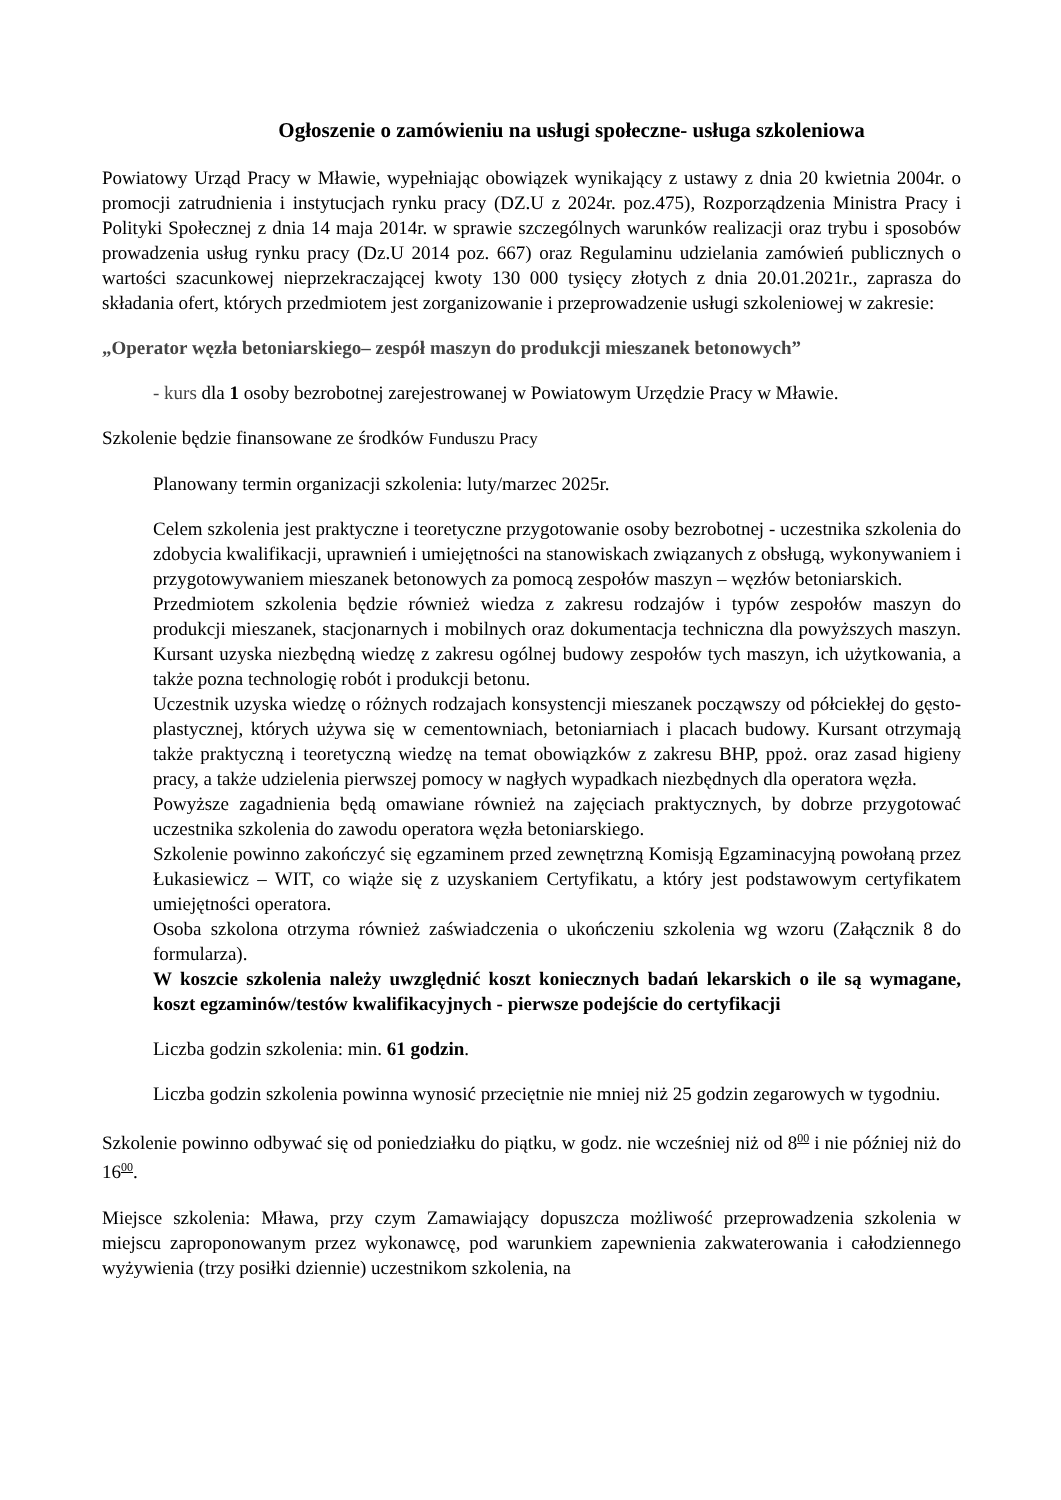Ogłoszenie o zamówieniu na usługi społeczne- usługa szkoleniowa
Powiatowy Urząd Pracy w Mławie, wypełniając obowiązek wynikający z ustawy z dnia 20 kwietnia 2004r. o promocji zatrudnienia i instytucjach rynku pracy (DZ.U z 2024r. poz.475), Rozporządzenia Ministra Pracy i Polityki Społecznej z dnia 14 maja 2014r. w sprawie szczególnych warunków realizacji oraz trybu i sposobów prowadzenia usług rynku pracy (Dz.U 2014 poz. 667) oraz Regulaminu udzielania zamówień publicznych o wartości szacunkowej nieprzekraczającej kwoty 130 000 tysięcy złotych z dnia 20.01.2021r., zaprasza do składania ofert, których przedmiotem jest zorganizowanie i przeprowadzenie usługi szkoleniowej w zakresie:
„Operator węzła betoniarskiego– zespół maszyn do produkcji mieszanek betonowych”
- kurs dla 1 osoby bezrobotnej zarejestrowanej w Powiatowym Urzędzie Pracy w Mławie.
Szkolenie będzie finansowane ze środków Funduszu Pracy
Planowany termin organizacji szkolenia: luty/marzec 2025r.
Celem szkolenia jest praktyczne i teoretyczne przygotowanie osoby bezrobotnej - uczestnika szkolenia do zdobycia kwalifikacji, uprawnień i umiejętności na stanowiskach związanych z obsługą, wykonywaniem i przygotowywaniem mieszanek betonowych za pomocą zespołów maszyn – węzłów betoniarskich.
Przedmiotem szkolenia będzie również wiedza z zakresu rodzajów i typów zespołów maszyn do produkcji mieszanek, stacjonarnych i mobilnych oraz dokumentacja techniczna dla powyższych maszyn. Kursant uzyska niezbędną wiedzę z zakresu ogólnej budowy zespołów tych maszyn, ich użytkowania, a także pozna technologię robót i produkcji betonu.
Uczestnik uzyska wiedzę o różnych rodzajach konsystencji mieszanek począwszy od półciekłej do gęsto-plastycznej, których używa się w cementowniach, betoniarniach i placach budowy. Kursant otrzymają także praktyczną i teoretyczną wiedzę na temat obowiązków z zakresu BHP, ppoż. oraz zasad higieny pracy, a także udzielenia pierwszej pomocy w nagłych wypadkach niezbędnych dla operatora węzła.
Powyższe zagadnienia będą omawiane również na zajęciach praktycznych, by dobrze przygotować uczestnika szkolenia do zawodu operatora węzła betoniarskiego.
Szkolenie powinno zakończyć się egzaminem przed zewnętrzną Komisją Egzaminacyjną powołaną przez Łukasiewicz – WIT, co wiąże się z uzyskaniem Certyfikatu, a który jest podstawowym certyfikatem umiejętności operatora.
Osoba szkolona otrzyma również zaświadczenia o ukończeniu szkolenia wg wzoru (Załącznik 8 do formularza).
W koszcie szkolenia należy uwzględnić koszt koniecznych badań lekarskich o ile są wymagane, koszt egzaminów/testów kwalifikacyjnych - pierwsze podejście do certyfikacji
Liczba godzin szkolenia: min. 61 godzin.
Liczba godzin szkolenia powinna wynosić przeciętnie nie mniej niż 25 godzin zegarowych w tygodniu.
Szkolenie powinno odbywać się od poniedziałku do piątku, w godz. nie wcześniej niż od 8<sup>00</sup> i nie później niż do 16<sup>00</sup>.
Miejsce szkolenia: Mława, przy czym Zamawiający dopuszcza możliwość przeprowadzenia szkolenia w miejscu zaproponowanym przez wykonawcę, pod warunkiem zapewnienia zakwaterowania i całodziennego wyżywienia (trzy posiłki dziennie) uczestnikom szkolenia, na